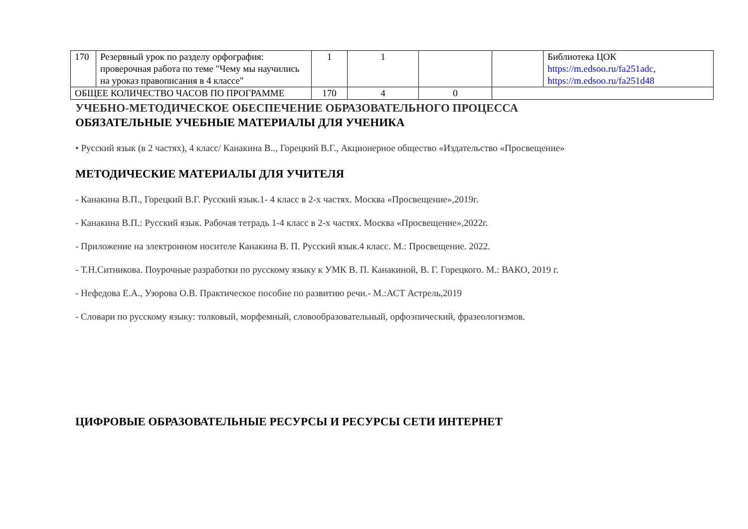| 170 | Резервный урок по разделу орфография: проверочная работа по теме "Чему мы научились на уроказ правописания в 4 классе" | 1 | 1 | | | Библиотека ЦОК https://m.edsoo.ru/fa251adc , https://m.edsoo.ru/fa251d48 |
| ОБЩЕЕ КОЛИЧЕСТВО ЧАСОВ ПО ПРОГРАММЕ | | 170 | 4 | 0 | | |
УЧЕБНО-МЕТОДИЧЕСКОЕ ОБЕСПЕЧЕНИЕ ОБРАЗОВАТЕЛЬНОГО ПРОЦЕССА
ОБЯЗАТЕЛЬНЫЕ УЧЕБНЫЕ МАТЕРИАЛЫ ДЛЯ УЧЕНИКА
• Русский язык (в 2 частях), 4 класс/ Канакина В.., Горецкий В.Г., Акционерное общество «Издательство «Просвещение»
МЕТОДИЧЕСКИЕ МАТЕРИАЛЫ ДЛЯ УЧИТЕЛЯ
- Канакина В.П., Горецкий В.Г. Русский язык.1- 4 класс в 2-х частях. Москва «Просвещение»,2019г.
- Канакина В.П.: Русский язык. Рабочая тетрадь 1-4 класс в 2-х частях. Москва «Просвещение»,2022г.
- Приложение на электронном носителе Канакина В. П. Русский язык.4 класс. М.: Просвещение. 2022.
- Т.Н.Ситникова. Поурочные разработки по русскому языку к УМК В. П. Канакиной, В. Г. Горецкого. М.: ВАКО, 2019 г.
- Нефедова Е.А., Узорова О.В. Практическое пособие по развитию речи.- М.:АСТ Астрель,2019
- Словари по русскому языку: толковый, морфемный, словообразовательный, орфоэпический, фразеологизмов.
ЦИФРОВЫЕ ОБРАЗОВАТЕЛЬНЫЕ РЕСУРСЫ И РЕСУРСЫ СЕТИ ИНТЕРНЕТ